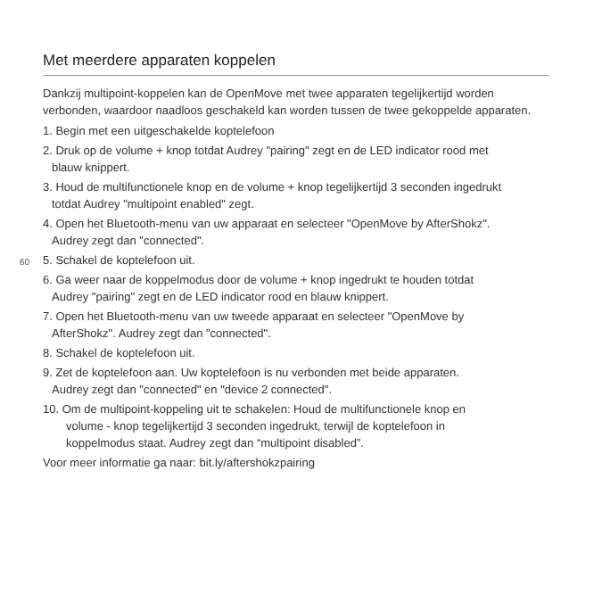Met meerdere apparaten koppelen
Dankzij multipoint-koppelen kan de OpenMove met twee apparaten tegelijkertijd worden verbonden, waardoor naadloos geschakeld kan worden tussen de twee gekoppelde apparaten.
1. Begin met een uitgeschakelde koptelefoon
2. Druk op de volume + knop totdat Audrey "pairing" zegt en de LED indicator rood met
blauw knippert.
3. Houd de multifunctionele knop en de volume + knop tegelijkertijd 3 seconden ingedrukt
totdat Audrey "multipoint enabled" zegt.
4. Open het Bluetooth-menu van uw apparaat en selecteer "OpenMove by AfterShokz".
Audrey zegt dan "connected".
60 5. Schakel de koptelefoon uit.
6. Ga weer naar de koppelmodus door de volume + knop ingedrukt te houden totdat
Audrey "pairing" zegt en de LED indicator rood en blauw knippert.
7. Open het Bluetooth-menu van uw tweede apparaat en selecteer "OpenMove by
AfterShokz". Audrey zegt dan "connected".
8. Schakel de koptelefoon uit.
9. Zet de koptelefoon aan. Uw koptelefoon is nu verbonden met beide apparaten.
Audrey zegt dan "connected" en "device 2 connected".
10. Om de multipoint-koppeling uit te schakelen: Houd de multifunctionele knop en
volume - knop tegelijkertijd 3 seconden ingedrukt, terwijl de koptelefoon in
koppelmodus staat. Audrey zegt dan “multipoint disabled”.
Voor meer informatie ga naar: bit.ly/aftershokzpairing